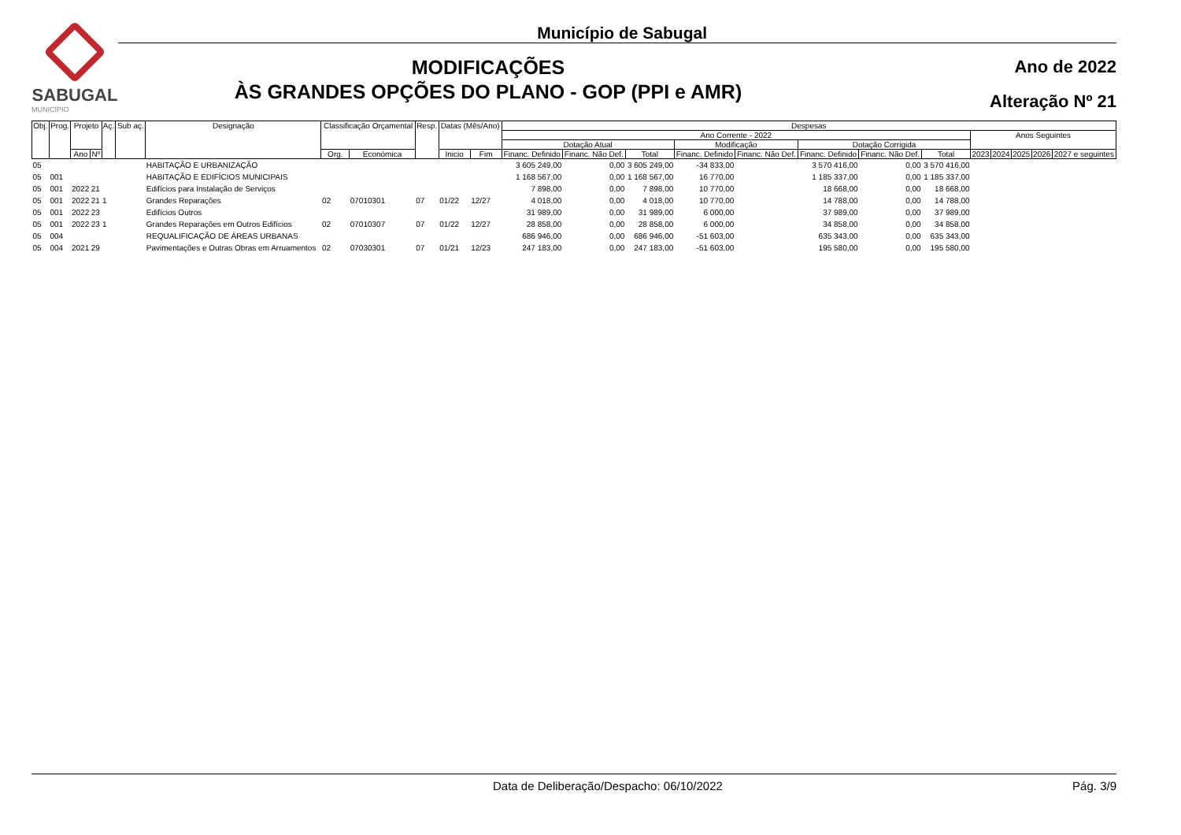SABUGAL
MUNICÍPIO
Município de Sabugal
MODIFICAÇÕES
ÀS GRANDES OPÇÕES DO PLANO - GOP (PPI e AMR)
Ano de 2022
Alteração Nº 21
| Obj. | Prog. | Projeto | | Aç. | Sub aç. | Designação | Classificação Orçamental | | Resp. | Datas (Mês/Ano) | | Despesas | | | | | | | | | | | | |
| --- | --- | --- | --- | --- | --- | --- | --- | --- | --- | --- | --- | --- | --- | --- | --- | --- | --- | --- | --- | --- | --- | --- | --- | --- |
| | | | | | | | | | | | | Ano Corrente - 2022 | | | | | | | | Anos Seguintes | | | | |
| | | | | | | | | | | | | Dotação Atual | | | Modificação | | Dotação Corrigida | | | | | | | |
| | | Ano | Nº | | | | Org. | Económica | | Inicio | Fim | Financ. Definido | Financ. Não Def. | Total | Financ. Definido | Financ. Não Def. | Financ. Definido | Financ. Não Def. | Total | 2023 | 2024 | 2025 | 2026 | 2027 e seguintes |
| 05 | | | | | | HABITAÇÃO E URBANIZAÇÃO | | | | | | 3 605 249,00 | 0,00 | 3 605 249,00 | -34 833,00 | | 3 570 416,00 | 0,00 | 3 570 416,00 | | | | | |
| 05 | 001 | | | | | HABITAÇÃO E EDIFÍCIOS MUNICIPAIS | | | | | | 1 168 567,00 | 0,00 | 1 168 567,00 | 16 770,00 | | 1 185 337,00 | 0,00 | 1 185 337,00 | | | | | |
| 05 | 001 | 2022 | 21 | | | Edifícios para Instalação de Serviços | | | | | | 7 898,00 | 0,00 | 7 898,00 | 10 770,00 | | 18 668,00 | 0,00 | 18 668,00 | | | | | |
| 05 | 001 | 2022 | 21 | 1 | | Grandes Reparações | 02 | 07010301 | 07 | 01/22 | 12/27 | 4 018,00 | 0,00 | 4 018,00 | 10 770,00 | | 14 788,00 | 0,00 | 14 788,00 | | | | | |
| 05 | 001 | 2022 | 23 | | | Edifícios Outros | | | | | | 31 989,00 | 0,00 | 31 989,00 | 6 000,00 | | 37 989,00 | 0,00 | 37 989,00 | | | | | |
| 05 | 001 | 2022 | 23 | 1 | | Grandes Reparações em Outros Edifícios | 02 | 07010307 | 07 | 01/22 | 12/27 | 28 858,00 | 0,00 | 28 858,00 | 6 000,00 | | 34 858,00 | 0,00 | 34 858,00 | | | | | |
| 05 | 004 | | | | | REQUALIFICAÇÃO DE ÁREAS URBANAS | | | | | | 686 946,00 | 0,00 | 686 946,00 | -51 603,00 | | 635 343,00 | 0,00 | 635 343,00 | | | | | |
| 05 | 004 | 2021 | 29 | | | Pavimentações e Outras Obras em Arruamentos | 02 | 07030301 | 07 | 01/21 | 12/23 | 247 183,00 | 0,00 | 247 183,00 | -51 603,00 | | 195 580,00 | 0,00 | 195 580,00 | | | | | |
Data de Deliberação/Despacho: 06/10/2022 Pág. 3/9